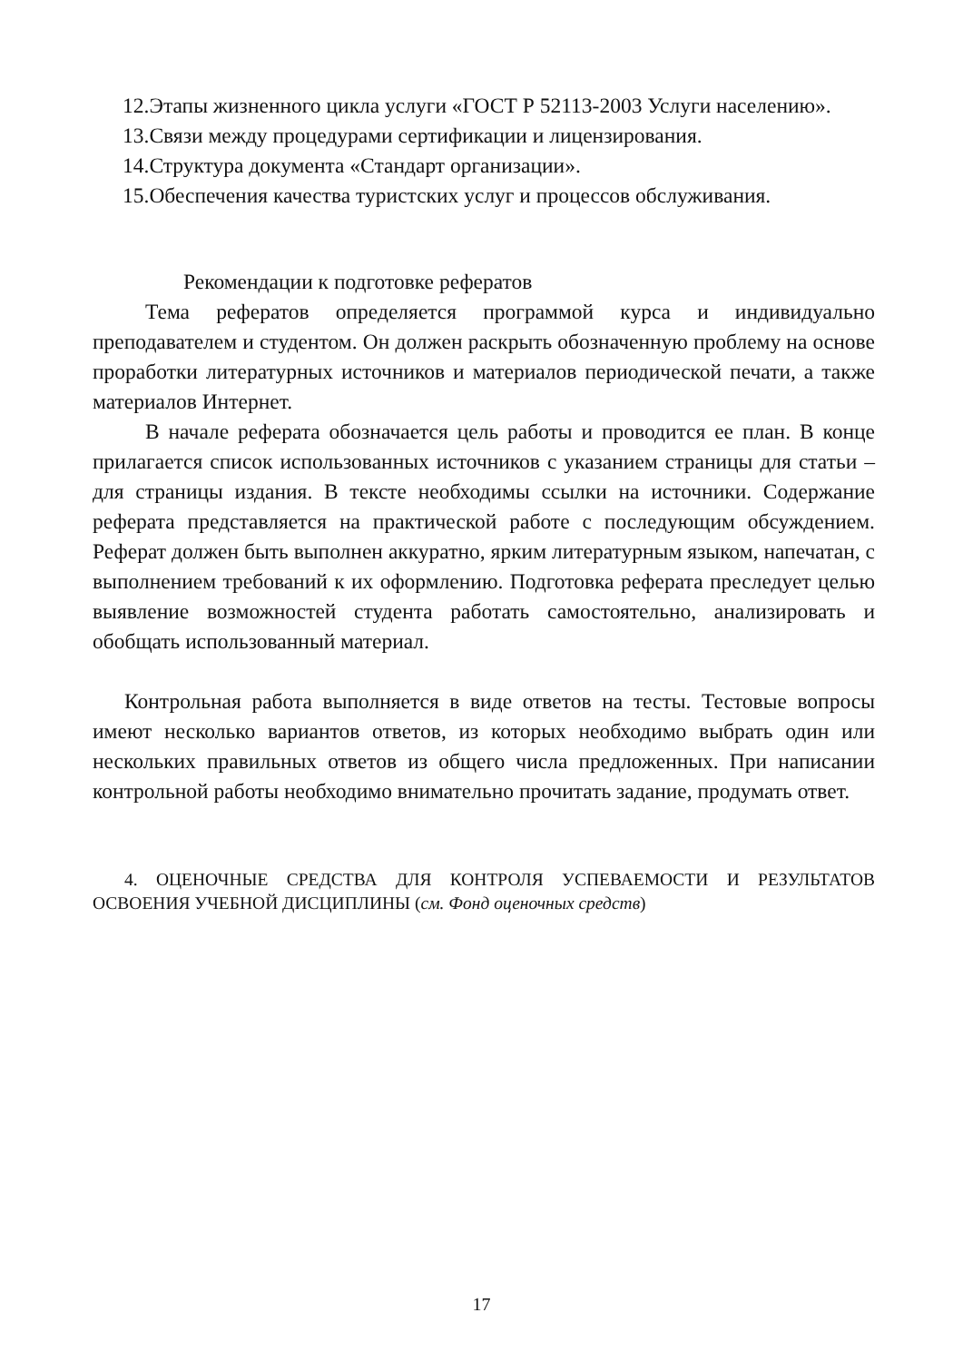12.Этапы жизненного цикла услуги «ГОСТ Р 52113-2003 Услуги населению».
13.Связи между процедурами сертификации и лицензирования.
14.Структура документа «Стандарт организации».
15.Обеспечения качества туристских услуг и процессов обслуживания.
Рекомендации к подготовке рефератов
Тема рефератов определяется программой курса и индивидуально преподавателем и студентом. Он должен раскрыть обозначенную проблему на основе проработки литературных источников и материалов периодической печати, а также материалов Интернет.
В начале реферата обозначается цель работы и проводится ее план. В конце прилагается список использованных источников с указанием страницы для статьи – для страницы издания. В тексте необходимы ссылки на источники. Содержание реферата представляется на практической работе с последующим обсуждением. Реферат должен быть выполнен аккуратно, ярким литературным языком, напечатан, с выполнением требований к их оформлению. Подготовка реферата преследует целью выявление возможностей студента работать самостоятельно, анализировать и обобщать использованный материал.
Контрольная работа выполняется в виде ответов на тесты. Тестовые вопросы имеют несколько вариантов ответов, из которых необходимо выбрать один или нескольких правильных ответов из общего числа предложенных. При написании контрольной работы необходимо внимательно прочитать задание, продумать ответ.
4. ОЦЕНОЧНЫЕ СРЕДСТВА ДЛЯ КОНТРОЛЯ УСПЕВАЕМОСТИ И РЕЗУЛЬТАТОВ ОСВОЕНИЯ УЧЕБНОЙ ДИСЦИПЛИНЫ (см. Фонд оценочных средств)
17